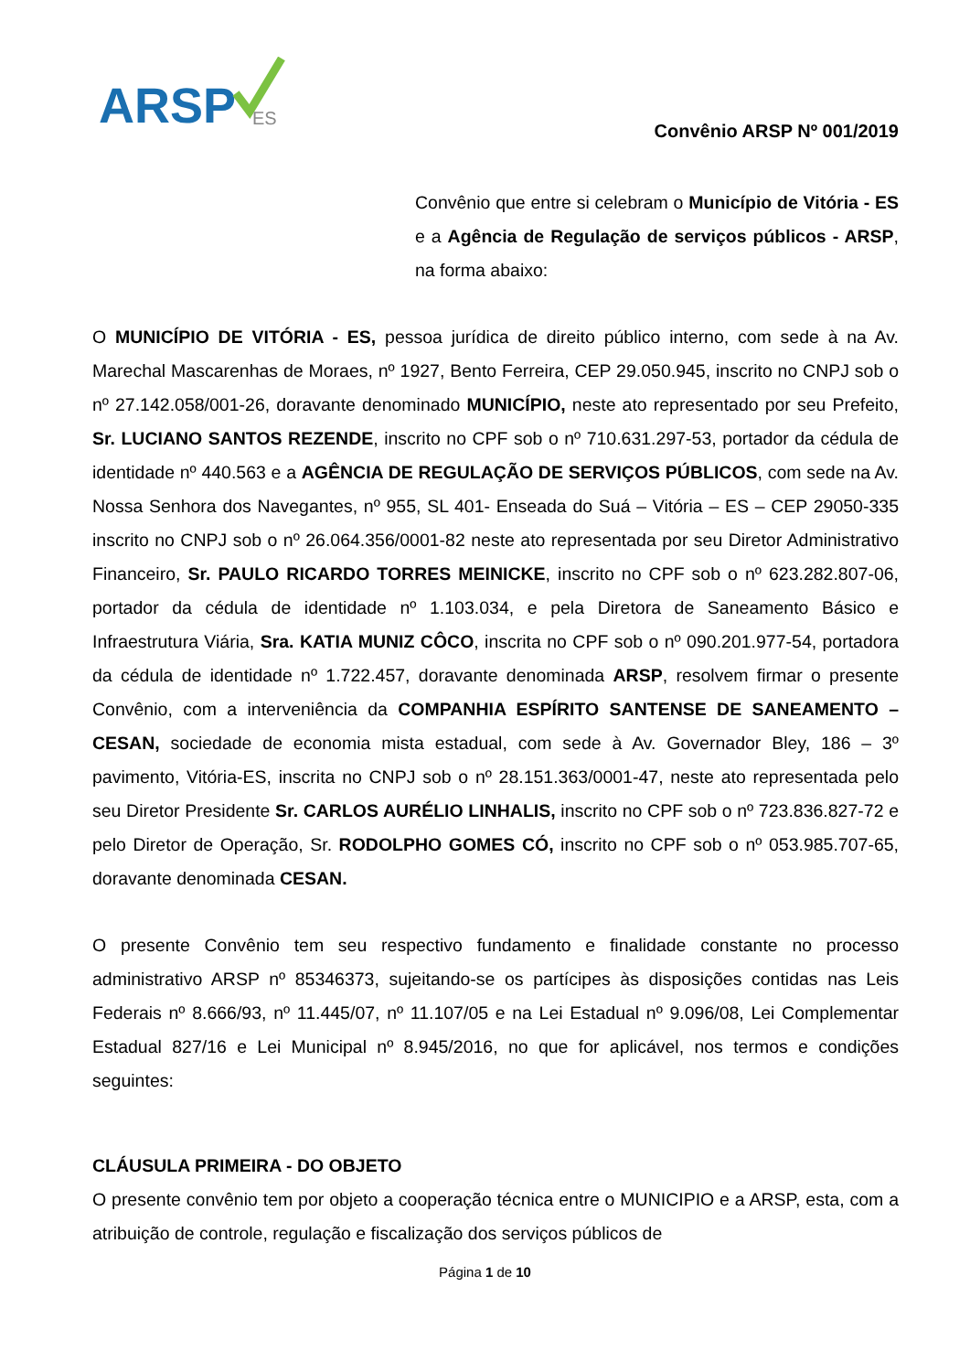ARSP
ES
Convênio ARSP Nº 001/2019
Convênio que entre si celebram o Município de Vitória - ES e a Agência de Regulação de serviços públicos - ARSP, na forma abaixo:
O MUNICÍPIO DE VITÓRIA - ES, pessoa jurídica de direito público interno, com sede à na Av. Marechal Mascarenhas de Moraes, nº 1927, Bento Ferreira, CEP 29.050.945, inscrito no CNPJ sob o nº 27.142.058/001-26, doravante denominado MUNICÍPIO, neste ato representado por seu Prefeito, Sr. LUCIANO SANTOS REZENDE, inscrito no CPF sob o nº 710.631.297-53, portador da cédula de identidade nº 440.563 e a AGÊNCIA DE REGULAÇÃO DE SERVIÇOS PÚBLICOS, com sede na Av. Nossa Senhora dos Navegantes, nº 955, SL 401- Enseada do Suá – Vitória – ES – CEP 29050-335 inscrito no CNPJ sob o nº 26.064.356/0001-82 neste ato representada por seu Diretor Administrativo Financeiro, Sr. PAULO RICARDO TORRES MEINICKE, inscrito no CPF sob o nº 623.282.807-06, portador da cédula de identidade nº 1.103.034, e pela Diretora de Saneamento Básico e Infraestrutura Viária, Sra. KATIA MUNIZ CÔCO, inscrita no CPF sob o nº 090.201.977-54, portadora da cédula de identidade nº 1.722.457, doravante denominada ARSP, resolvem firmar o presente Convênio, com a interveniência da COMPANHIA ESPÍRITO SANTENSE DE SANEAMENTO – CESAN, sociedade de economia mista estadual, com sede à Av. Governador Bley, 186 – 3º pavimento, Vitória-ES, inscrita no CNPJ sob o nº 28.151.363/0001-47, neste ato representada pelo seu Diretor Presidente Sr. CARLOS AURÉLIO LINHALIS, inscrito no CPF sob o nº 723.836.827-72 e pelo Diretor de Operação, Sr. RODOLPHO GOMES CÓ, inscrito no CPF sob o nº 053.985.707-65, doravante denominada CESAN.
O presente Convênio tem seu respectivo fundamento e finalidade constante no processo administrativo ARSP nº 85346373, sujeitando-se os partícipes às disposições contidas nas Leis Federais nº 8.666/93, nº 11.445/07, nº 11.107/05 e na Lei Estadual nº 9.096/08, Lei Complementar Estadual 827/16 e Lei Municipal nº 8.945/2016, no que for aplicável, nos termos e condições seguintes:
CLÁUSULA PRIMEIRA - DO OBJETO
O presente convênio tem por objeto a cooperação técnica entre o MUNICIPIO e a ARSP, esta, com a atribuição de controle, regulação e fiscalização dos serviços públicos de
Página 1 de 10